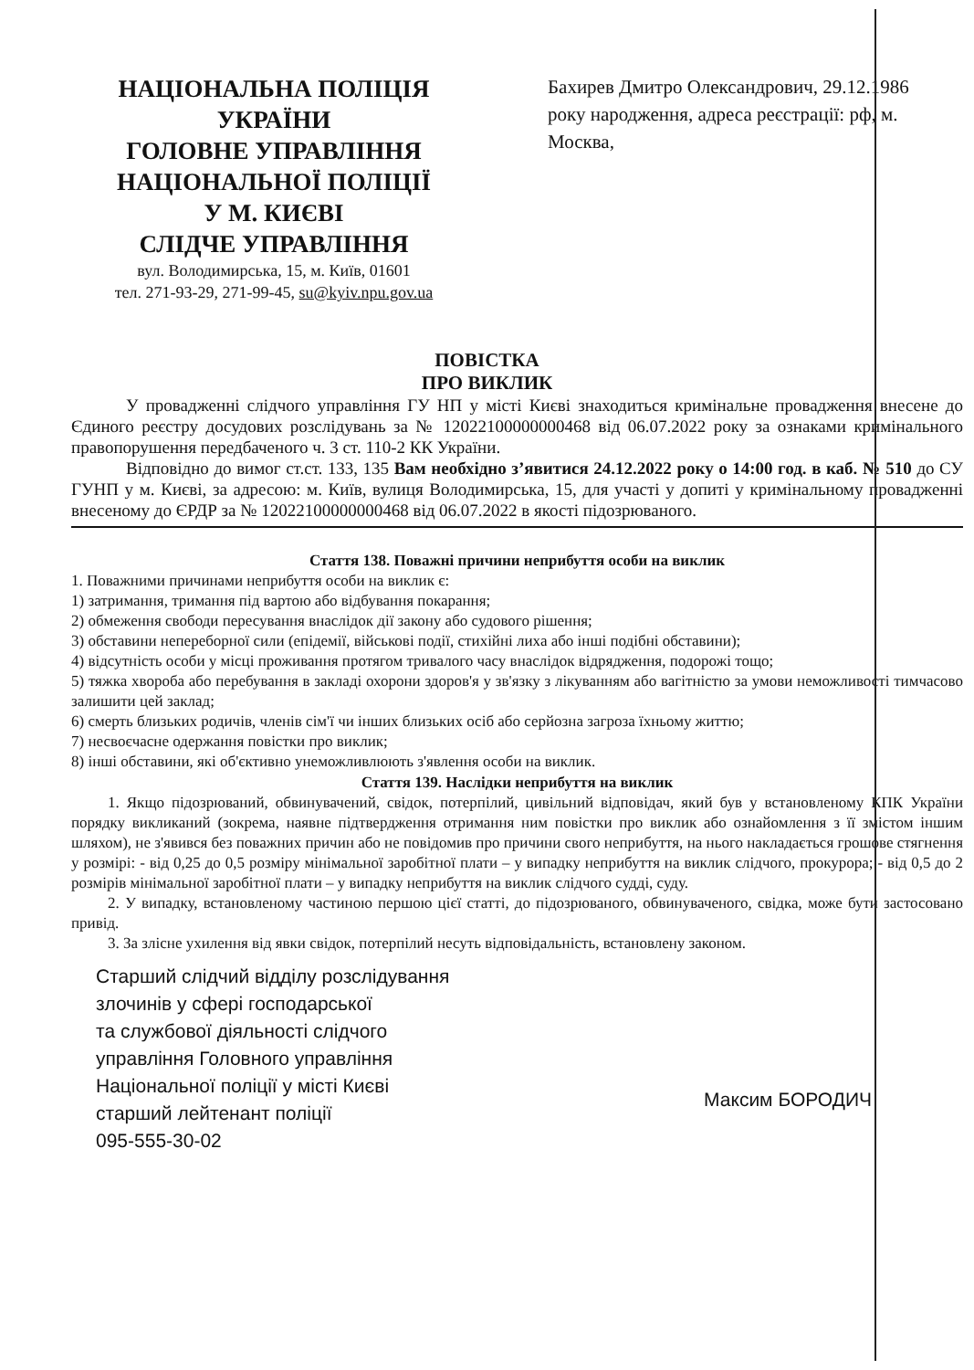НАЦІОНАЛЬНА ПОЛІЦІЯ
УКРАЇНИ
ГОЛОВНЕ УПРАВЛІННЯ
НАЦІОНАЛЬНОЇ ПОЛІЦІЇ
У М. КИЄВІ
СЛІДЧЕ УПРАВЛІННЯ
вул. Володимирська, 15, м. Київ, 01601
тел. 271-93-29, 271-99-45, su@kyiv.npu.gov.ua
Бахирев Дмитро Олександрович, 29.12.1986 року народження, адреса реєстрації: рф, м. Москва,
ПОВІСТКА
ПРО ВИКЛИК
У провадженні слідчого управління ГУ НП у місті Києві знаходиться кримінальне провадження внесене до Єдиного реєстру досудових розслідувань за № 12022100000000468 від 06.07.2022 року за ознаками кримінального правопорушення передбаченого ч. 3 ст. 110-2 КК України.
Відповідно до вимог ст.ст. 133, 135 Вам необхідно з’явитися 24.12.2022 року о 14:00 год. в каб. № 510 до СУ ГУНП у м. Києві, за адресою: м. Київ, вулиця Володимирська, 15, для участі у допиті у кримінальному провадженні внесеному до ЄРДР за № 12022100000000468 від 06.07.2022 в якості підозрюваного.
Стаття 138. Поважні причини неприбуття особи на виклик
1. Поважними причинами неприбуття особи на виклик є:
1) затримання, тримання під вартою або відбування покарання;
2) обмеження свободи пересування внаслідок дії закону або судового рішення;
3) обставини непереборної сили (епідемії, військові події, стихійні лиха або інші подібні обставини);
4) відсутність особи у місці проживання протягом тривалого часу внаслідок відрядження, подорожі тощо;
5) тяжка хвороба або перебування в закладі охорони здоров'я у зв'язку з лікуванням або вагітністю за умови неможливості тимчасово залишити цей заклад;
6) смерть близьких родичів, членів сім'ї чи інших близьких осіб або серйозна загроза їхньому життю;
7) несвоєчасне одержання повістки про виклик;
8) інші обставини, які об'єктивно унеможливлюють з'явлення особи на виклик.
Стаття 139. Наслідки неприбуття на виклик
1. Якщо підозрюваний, обвинувачений, свідок, потерпілий, цивільний відповідач, який був у встановленому КПК України порядку викликаний (зокрема, наявне підтвердження отримання ним повістки про виклик або ознайомлення з її змістом іншим шляхом), не з'явився без поважних причин або не повідомив про причини свого неприбуття, на нього накладається грошове стягнення у розмірі: - від 0,25 до 0,5 розміру мінімальної заробітної плати – у випадку неприбуття на виклик слідчого, прокурора; - від 0,5 до 2 розмірів мінімальної заробітної плати – у випадку неприбуття на виклик слідчого судді, суду.
2. У випадку, встановленому частиною першою цієї статті, до підозрюваного, обвинуваченого, свідка, може бути застосовано привід.
3. За злісне ухилення від явки свідок, потерпілий несуть відповідальність, встановлену законом.
Старший слідчий відділу розслідування
злочинів у сфері господарської
та службової діяльності слідчого
управління Головного управління
Національної поліції у місті Києві
старший лейтенант поліції
095-555-30-02
Максим БОРОДИЧ